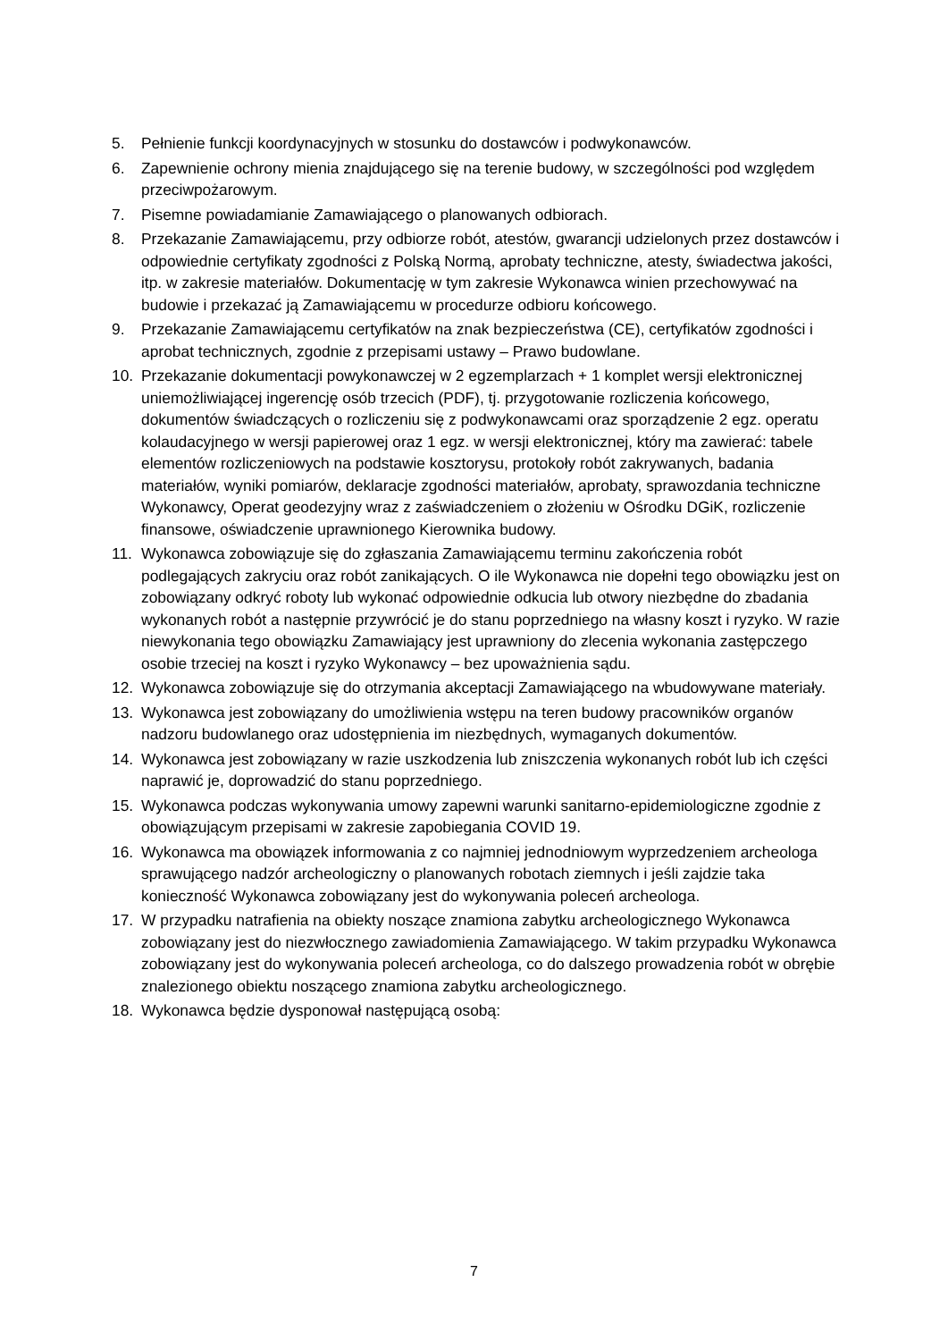5. Pełnienie funkcji koordynacyjnych w stosunku do dostawców i podwykonawców.
6. Zapewnienie ochrony mienia znajdującego się na terenie budowy, w szczególności pod względem przeciwpożarowym.
7. Pisemne powiadamianie Zamawiającego o planowanych odbiorach.
8. Przekazanie Zamawiającemu, przy odbiorze robót, atestów, gwarancji udzielonych przez dostawców i odpowiednie certyfikaty zgodności z Polską Normą, aprobaty techniczne, atesty, świadectwa jakości, itp. w zakresie materiałów. Dokumentację w tym zakresie Wykonawca winien przechowywać na budowie i przekazać ją Zamawiającemu w procedurze odbioru końcowego.
9. Przekazanie Zamawiającemu certyfikatów na znak bezpieczeństwa (CE), certyfikatów zgodności i aprobat technicznych, zgodnie z przepisami ustawy – Prawo budowlane.
10. Przekazanie dokumentacji powykonawczej w 2 egzemplarzach + 1 komplet wersji elektronicznej uniemożliwiającej ingerencję osób trzecich (PDF), tj. przygotowanie rozliczenia końcowego, dokumentów świadczących o rozliczeniu się z podwykonawcami oraz sporządzenie 2 egz. operatu kolaudacyjnego w wersji papierowej oraz 1 egz. w wersji elektronicznej, który ma zawierać: tabele elementów rozliczeniowych na podstawie kosztorysu, protokoły robót zakrywanych, badania materiałów, wyniki pomiarów, deklaracje zgodności materiałów, aprobaty, sprawozdania techniczne Wykonawcy, Operat geodezyjny wraz z zaświadczeniem o złożeniu w Ośrodku DGiK, rozliczenie finansowe, oświadczenie uprawnionego Kierownika budowy.
11. Wykonawca zobowiązuje się do zgłaszania Zamawiającemu terminu zakończenia robót podlegających zakryciu oraz robót zanikających. O ile Wykonawca nie dopełni tego obowiązku jest on zobowiązany odkryć roboty lub wykonać odpowiednie odkucia lub otwory niezbędne do zbadania wykonanych robót a następnie przywrócić je do stanu poprzedniego na własny koszt i ryzyko. W razie niewykonania tego obowiązku Zamawiający jest uprawniony do zlecenia wykonania zastępczego osobie trzeciej na koszt i ryzyko Wykonawcy – bez upoważnienia sądu.
12. Wykonawca zobowiązuje się do otrzymania akceptacji Zamawiającego na wbudowywane materiały.
13. Wykonawca jest zobowiązany do umożliwienia wstępu na teren budowy pracowników organów nadzoru budowlanego oraz udostępnienia im niezbędnych, wymaganych dokumentów.
14. Wykonawca jest zobowiązany w razie uszkodzenia lub zniszczenia wykonanych robót lub ich części naprawić je, doprowadzić do stanu poprzedniego.
15. Wykonawca podczas wykonywania umowy zapewni warunki sanitarno-epidemiologiczne zgodnie z obowiązującym przepisami w zakresie zapobiegania COVID 19.
16. Wykonawca ma obowiązek informowania z co najmniej jednodniowym wyprzedzeniem archeologa sprawującego nadzór archeologiczny o planowanych robotach ziemnych i jeśli zajdzie taka konieczność Wykonawca zobowiązany jest do wykonywania poleceń archeologa.
17. W przypadku natrafienia na obiekty noszące znamiona zabytku archeologicznego Wykonawca zobowiązany jest do niezwłocznego zawiadomienia Zamawiającego. W takim przypadku Wykonawca zobowiązany jest do wykonywania poleceń archeologa, co do dalszego prowadzenia robót w obrębie znalezionego obiektu noszącego znamiona zabytku archeologicznego.
18. Wykonawca będzie dysponował następującą osobą:
7